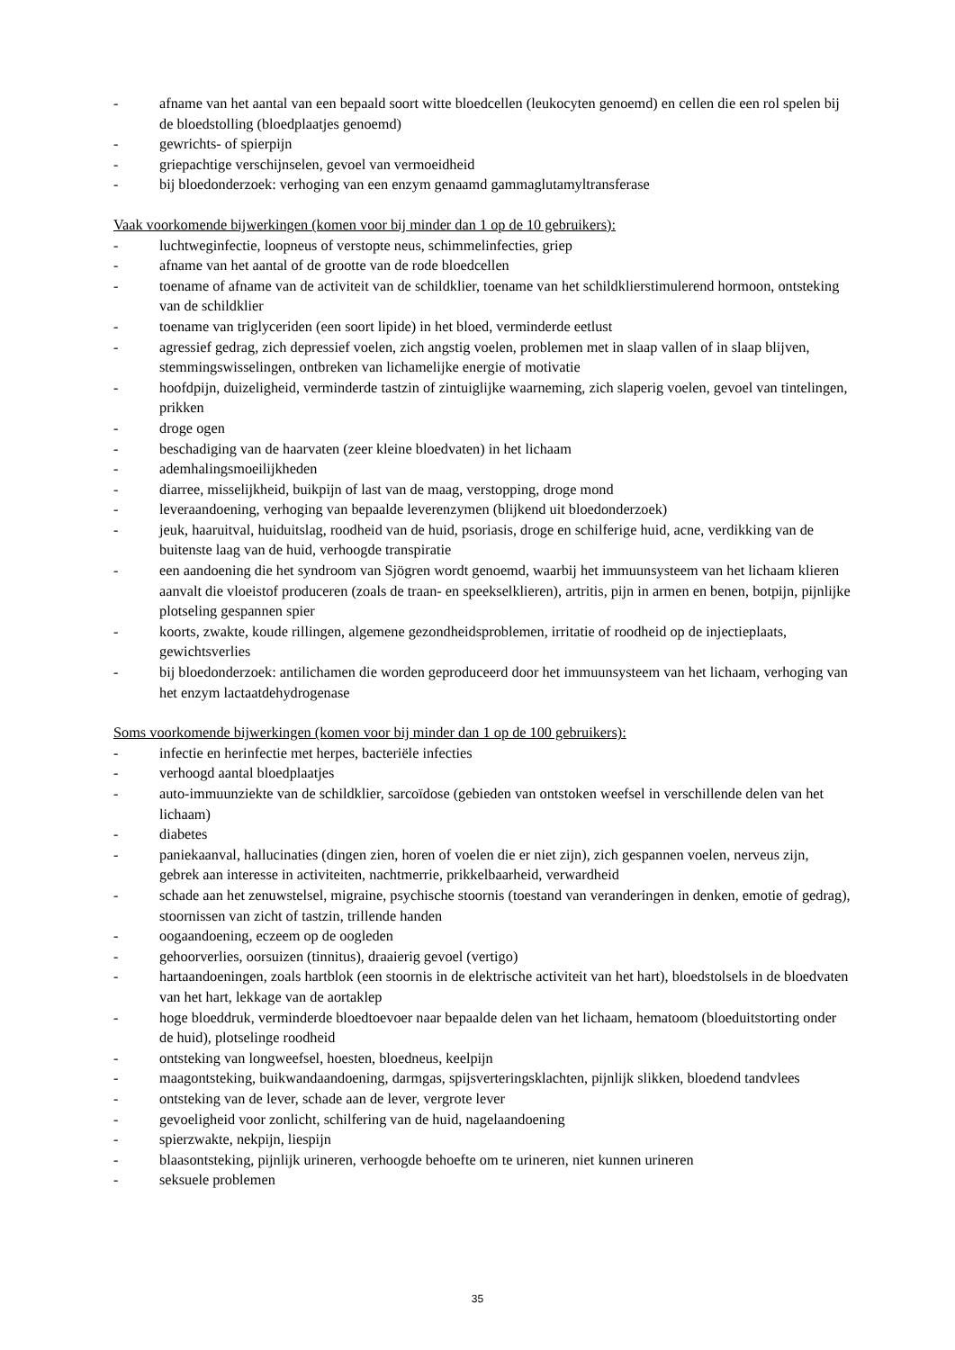- afname van het aantal van een bepaald soort witte bloedcellen (leukocyten genoemd) en cellen die een rol spelen bij de bloedstolling (bloedplaatjes genoemd)
- gewrichts- of spierpijn
- griepachtige verschijnselen, gevoel van vermoeidheid
- bij bloedonderzoek: verhoging van een enzym genaamd gammaglutamyltransferase
Vaak voorkomende bijwerkingen (komen voor bij minder dan 1 op de 10 gebruikers):
- luchtweginfectie, loopneus of verstopte neus, schimmelinfecties, griep
- afname van het aantal of de grootte van de rode bloedcellen
- toename of afname van de activiteit van de schildklier, toename van het schildklierstimulerend hormoon, ontsteking van de schildklier
- toename van triglyceriden (een soort lipide) in het bloed, verminderde eetlust
- agressief gedrag, zich depressief voelen, zich angstig voelen, problemen met in slaap vallen of in slaap blijven, stemmingswisselingen, ontbreken van lichamelijke energie of motivatie
- hoofdpijn, duizeligheid, verminderde tastzin of zintuiglijke waarneming, zich slaperig voelen, gevoel van tintelingen, prikken
- droge ogen
- beschadiging van de haarvaten (zeer kleine bloedvaten) in het lichaam
- ademhalingsmoeilijkheden
- diarree, misselijkheid, buikpijn of last van de maag, verstopping, droge mond
- leveraandoening, verhoging van bepaalde leverenzymen (blijkend uit bloedonderzoek)
- jeuk, haaruitval, huiduitslag, roodheid van de huid, psoriasis, droge en schilferige huid, acne, verdikking van de buitenste laag van de huid, verhoogde transpiratie
- een aandoening die het syndroom van Sjögren wordt genoemd, waarbij het immuunsysteem van het lichaam klieren aanvalt die vloeistof produceren (zoals de traan- en speekselklieren), artritis, pijn in armen en benen, botpijn, pijnlijke plotseling gespannen spier
- koorts, zwakte, koude rillingen, algemene gezondheidsproblemen, irritatie of roodheid op de injectieplaats, gewichtsverlies
- bij bloedonderzoek: antilichamen die worden geproduceerd door het immuunsysteem van het lichaam, verhoging van het enzym lactaatdehydrogenase
Soms voorkomende bijwerkingen (komen voor bij minder dan 1 op de 100 gebruikers):
- infectie en herinfectie met herpes, bacteriële infecties
- verhoogd aantal bloedplaatjes
- auto-immuunziekte van de schildklier, sarcoïdose (gebieden van ontstoken weefsel in verschillende delen van het lichaam)
- diabetes
- paniekaanval, hallucinaties (dingen zien, horen of voelen die er niet zijn), zich gespannen voelen, nerveus zijn, gebrek aan interesse in activiteiten, nachtmerrie, prikkelbaarheid, verwardheid
- schade aan het zenuwstelsel, migraine, psychische stoornis (toestand van veranderingen in denken, emotie of gedrag), stoornissen van zicht of tastzin, trillende handen
- oogaandoening, eczeem op de oogleden
- gehoorverlies, oorsuizen (tinnitus), draaierig gevoel (vertigo)
- hartaandoeningen, zoals hartblok (een stoornis in de elektrische activiteit van het hart), bloedstolsels in de bloedvaten van het hart, lekkage van de aortaklep
- hoge bloeddruk, verminderde bloedtoevoer naar bepaalde delen van het lichaam, hematoom (bloeduitstorting onder de huid), plotselinge roodheid
- ontsteking van longweefsel, hoesten, bloedneus, keelpijn
- maagontsteking, buikwandaandoening, darmgas, spijsverteringsklachten, pijnlijk slikken, bloedend tandvlees
- ontsteking van de lever, schade aan de lever, vergrote lever
- gevoeligheid voor zonlicht, schilfering van de huid, nagelaandoening
- spierzwakte, nekpijn, liespijn
- blaasontsteking, pijnlijk urineren, verhoogde behoefte om te urineren, niet kunnen urineren
- seksuele problemen
35